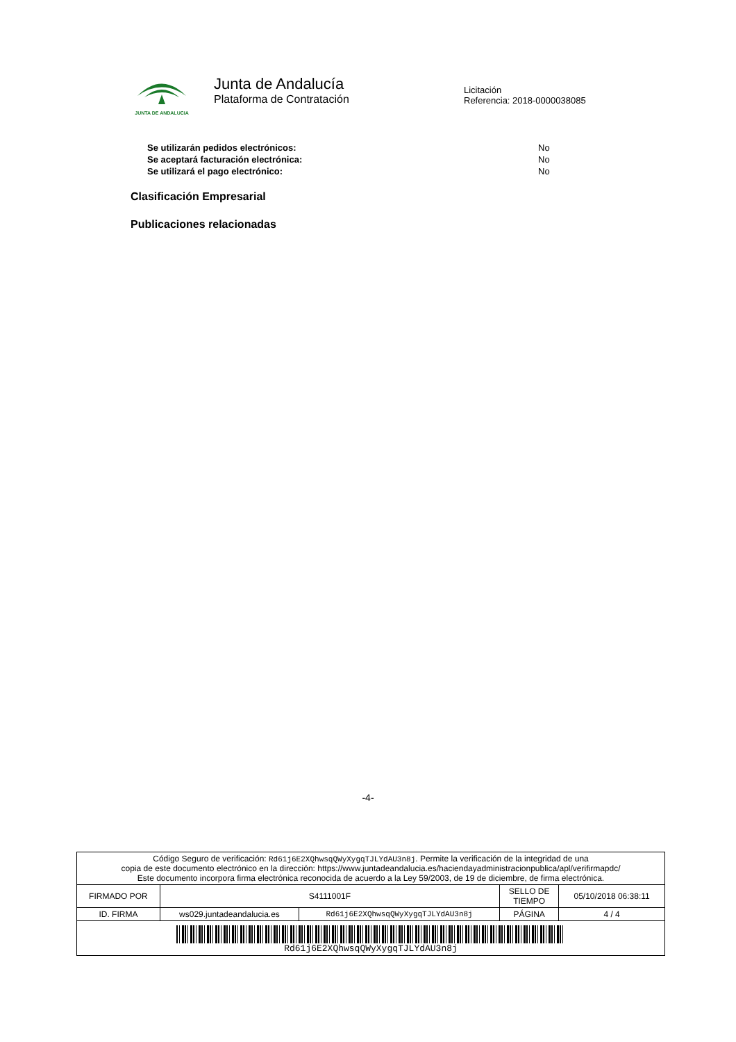JUNTA DE ANDALUCIA
Junta de Andalucía
Plataforma de Contratación
Licitación
Referencia: 2018-0000038085
Se utilizarán pedidos electrónicos: No
Se aceptará facturación electrónica: No
Se utilizará el pago electrónico: No
Clasificación Empresarial
Publicaciones relacionadas
-4-
| Código Seguro de verificación: Rd61j6E2XQhwsqQWyXygqTJLYdAU3n8j . Permite la verificación de la integridad de una copia de este documento electrónico en la dirección: https://www.juntadeandalucia.es/haciendayadministracionpublica/apl/verifirmapdc/ Este documento incorpora firma electrónica reconocida de acuerdo a la Ley 59/2003, de 19 de diciembre, de firma electrónica. | | | | |
| FIRMADO POR | S4111001F | | SELLO DE TIEMPO | 05/10/2018 06:38:11 |
| ID. FIRMA | ws029.juntadeandalucia.es | Rd61j6E2XQhwsqQWyXygqTJLYdAU3n8j | PÁGINA | 4 / 4 |
| Rd61j6E2XQhwsqQWyXygqTJLYdAU3n8j | | | | |